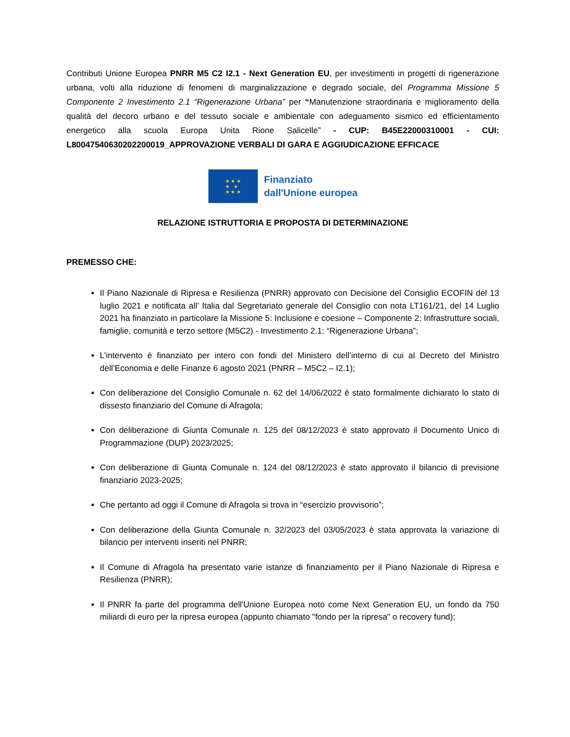Contributi Unione Europea PNRR M5 C2 I2.1 - Next Generation EU, per investimenti in progetti di rigenerazione urbana, volti alla riduzione di fenomeni di marginalizzazione e degrado sociale, del Programma Missione 5 Componente 2 Investimento 2.1 “Rigenerazione Urbana” per “Manutenzione straordinaria e miglioramento della qualità del decoro urbano e del tessuto sociale e ambientale con adeguamento sismico ed efficientamento energetico alla scuola Europa Unita Rione Salicelle” - CUP: B45E22000310001 - CUI: L80047540630202200019_APPROVAZIONE VERBALI DI GARA E AGGIUDICAZIONE EFFICACE
★ ★ ★
★ ★
★ ★ ★
Finanziato
dall'Unione europea
RELAZIONE ISTRUTTORIA E PROPOSTA DI DETERMINAZIONE
PREMESSO CHE:
Il Piano Nazionale di Ripresa e Resilienza (PNRR) approvato con Decisione del Consiglio ECOFIN del 13 luglio 2021 e notificata all’ Italia dal Segretariato generale del Consiglio con nota LT161/21, del 14 Luglio 2021 ha finanziato in particolare la Missione 5: Inclusione e coesione – Componente 2: Infrastrutture sociali, famiglie, comunità e terzo settore (M5C2) - Investimento 2.1: “Rigenerazione Urbana”;
L’intervento è finanziato per intero con fondi del Ministero dell’interno di cui al Decreto del Ministro dell’Economia e delle Finanze 6 agosto 2021 (PNRR – M5C2 – I2.1);
Con deliberazione del Consiglio Comunale n. 62 del 14/06/2022 è stato formalmente dichiarato lo stato di dissesto finanziario del Comune di Afragola;
Con deliberazione di Giunta Comunale n. 125 del 08/12/2023 è stato approvato il Documento Unico di Programmazione (DUP) 2023/2025;
Con deliberazione di Giunta Comunale n. 124 del 08/12/2023 è stato approvato il bilancio di previsione finanziario 2023-2025;
Che pertanto ad oggi il Comune di Afragola si trova in “esercizio provvisorio”;
Con deliberazione della Giunta Comunale n. 32/2023 del 03/05/2023 è stata approvata la variazione di bilancio per interventi inseriti nel PNRR;
Il Comune di Afragola ha presentato varie istanze di finanziamento per il Piano Nazionale di Ripresa e Resilienza (PNRR);
Il PNRR fa parte del programma dell'Unione Europea noto come Next Generation EU, un fondo da 750 miliardi di euro per la ripresa europea (appunto chiamato "fondo per la ripresa" o recovery fund);